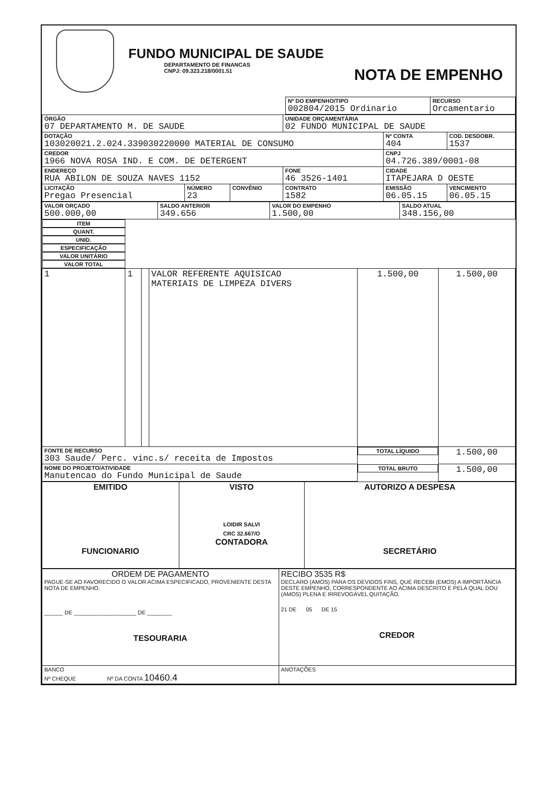FUNDO MUNICIPAL DE SAUDE
DEPARTAMENTO DE FINANCAS
CNPJ: 09.323.218/0001.51
NOTA DE EMPENHO
| | Nº DO EMPENHO/TIPO 002804/2015 Ordinario | RECURSO Orcamentario |
| ÓRGÃO 07 DEPARTAMENTO M. DE SAUDE | | | UNIDADE ORÇAMENTÁRIA 02 FUNDO MUNICIPAL DE SAUDE | | |
| DOTAÇÃO 103020021.2.024.339030220000 MATERIAL DE CONSUMO | | | | Nº CONTA 404 | COD. DESDOBR. 1537 |
| CREDOR 1966 NOVA ROSA IND. E COM. DE DETERGENT | | | | CNPJ 04.726.389/0001-08 | |
| ENDEREÇO RUA ABILON DE SOUZA NAVES 1152 | | | FONE 46 3526-1401 | CIDADE ITAPEJARA D OESTE | |
| LICITAÇÃO Pregao Presencial | NÚMERO 23 | CONVÊNIO | CONTRATO 1582 | EMISSÃO 06.05.15 | VENCIMENTO 06.05.15 |
| VALOR ORÇADO 500.000,00 | SALDO ANTERIOR 349.656 | VALOR DO EMPENHO 1.500,00 | SALDO ATUAL 348.156,00 |
| ITEM | QUANT. | UNID. | ESPECIFICAÇÃO | VALOR UNITÁRIO | VALOR TOTAL |
| --- | --- | --- | --- | --- | --- |
| 1 | 1 | | VALOR REFERENTE AQUISICAO MATERIAIS DE LIMPEZA DIVERS | 1.500,00 | 1.500,00 |
| FONTE DE RECURSO 303 Saude/ Perc. vinc.s/ receita de Impostos | | | | TOTAL LÍQUIDO | 1.500,00 |
| NOME DO PROJETO/ATIVIDADE Manutencao do Fundo Municipal de Saude | | | | TOTAL BRUTO | 1.500,00 |
| EMITIDO FUNCIONARIO | VISTO LOIDIR SALVI CRC 32.667/O CONTADORA | AUTORIZO A DESPESA SECRETÁRIO |
| ORDEM DE PAGAMENTO PAGUE-SE AO FAVORECIDO O VALOR ACIMA ESPECIFICADO, PROVENIENTE DESTA NOTA DE EMPENHO. ______ DE ____________________ DE ________ TESOURARIA | RECIBO 3535 R$ DECLARO (AMOS) PARA OS DEVIDOS FINS, QUE RECEBI (EMOS) A IMPORTÂNCIA DESTE EMPENHO, CORRESPONDENTE AO ACIMA DESCRITO E PELA QUAL DOU (AMOS) PLENA E IRREVOGÁVEL QUITAÇÃO. 21 DE 05 DE 15 CREDOR |
| BANCO Nº CHEQUE Nº DA CONTA 10460.4 | ANOTAÇÕES |